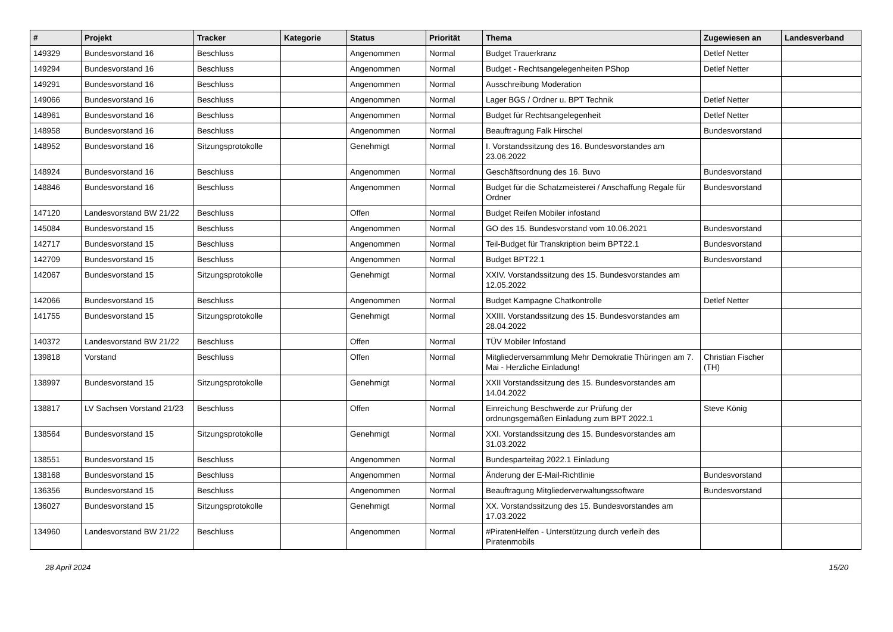| # | Projekt | Tracker | Kategorie | Status | Priorität | Thema | Zugewiesen an | Landesverband |
| --- | --- | --- | --- | --- | --- | --- | --- | --- |
| 149329 | Bundesvorstand 16 | Beschluss | | Angenommen | Normal | Budget Trauerkranz | Detlef Netter | |
| 149294 | Bundesvorstand 16 | Beschluss | | Angenommen | Normal | Budget - Rechtsangelegenheiten PShop | Detlef Netter | |
| 149291 | Bundesvorstand 16 | Beschluss | | Angenommen | Normal | Ausschreibung Moderation | | |
| 149066 | Bundesvorstand 16 | Beschluss | | Angenommen | Normal | Lager BGS / Ordner u. BPT Technik | Detlef Netter | |
| 148961 | Bundesvorstand 16 | Beschluss | | Angenommen | Normal | Budget für Rechtsangelegenheit | Detlef Netter | |
| 148958 | Bundesvorstand 16 | Beschluss | | Angenommen | Normal | Beauftragung Falk Hirschel | Bundesvorstand | |
| 148952 | Bundesvorstand 16 | Sitzungsprotokolle | | Genehmigt | Normal | I. Vorstandssitzung des 16. Bundesvorstandes am 23.06.2022 | | |
| 148924 | Bundesvorstand 16 | Beschluss | | Angenommen | Normal | Geschäftsordnung des 16. Buvo | Bundesvorstand | |
| 148846 | Bundesvorstand 16 | Beschluss | | Angenommen | Normal | Budget für die Schatzmeisterei / Anschaffung Regale für Ordner | Bundesvorstand | |
| 147120 | Landesvorstand BW 21/22 | Beschluss | | Offen | Normal | Budget Reifen Mobiler infostand | | |
| 145084 | Bundesvorstand 15 | Beschluss | | Angenommen | Normal | GO des 15. Bundesvorstand vom 10.06.2021 | Bundesvorstand | |
| 142717 | Bundesvorstand 15 | Beschluss | | Angenommen | Normal | Teil-Budget für Transkription beim BPT22.1 | Bundesvorstand | |
| 142709 | Bundesvorstand 15 | Beschluss | | Angenommen | Normal | Budget BPT22.1 | Bundesvorstand | |
| 142067 | Bundesvorstand 15 | Sitzungsprotokolle | | Genehmigt | Normal | XXIV. Vorstandssitzung des 15. Bundesvorstandes am 12.05.2022 | | |
| 142066 | Bundesvorstand 15 | Beschluss | | Angenommen | Normal | Budget Kampagne Chatkontrolle | Detlef Netter | |
| 141755 | Bundesvorstand 15 | Sitzungsprotokolle | | Genehmigt | Normal | XXIII. Vorstandssitzung des 15. Bundesvorstandes am 28.04.2022 | | |
| 140372 | Landesvorstand BW 21/22 | Beschluss | | Offen | Normal | TÜV Mobiler Infostand | | |
| 139818 | Vorstand | Beschluss | | Offen | Normal | Mitgliederversammlung Mehr Demokratie Thüringen am 7. Mai - Herzliche Einladung! | Christian Fischer (TH) | |
| 138997 | Bundesvorstand 15 | Sitzungsprotokolle | | Genehmigt | Normal | XXII Vorstandssitzung des 15. Bundesvorstandes am 14.04.2022 | | |
| 138817 | LV Sachsen Vorstand 21/23 | Beschluss | | Offen | Normal | Einreichung Beschwerde zur Prüfung der ordnungsgemäßen Einladung zum BPT 2022.1 | Steve König | |
| 138564 | Bundesvorstand 15 | Sitzungsprotokolle | | Genehmigt | Normal | XXI. Vorstandssitzung des 15. Bundesvorstandes am 31.03.2022 | | |
| 138551 | Bundesvorstand 15 | Beschluss | | Angenommen | Normal | Bundesparteitag 2022.1 Einladung | | |
| 138168 | Bundesvorstand 15 | Beschluss | | Angenommen | Normal | Änderung der E-Mail-Richtlinie | Bundesvorstand | |
| 136356 | Bundesvorstand 15 | Beschluss | | Angenommen | Normal | Beauftragung Mitgliederverwaltungssoftware | Bundesvorstand | |
| 136027 | Bundesvorstand 15 | Sitzungsprotokolle | | Genehmigt | Normal | XX. Vorstandssitzung des 15. Bundesvorstandes am 17.03.2022 | | |
| 134960 | Landesvorstand BW 21/22 | Beschluss | | Angenommen | Normal | #PiratenHelfen - Unterstützung durch verleih des Piratenmobils | | |
28 April 2024 15/20